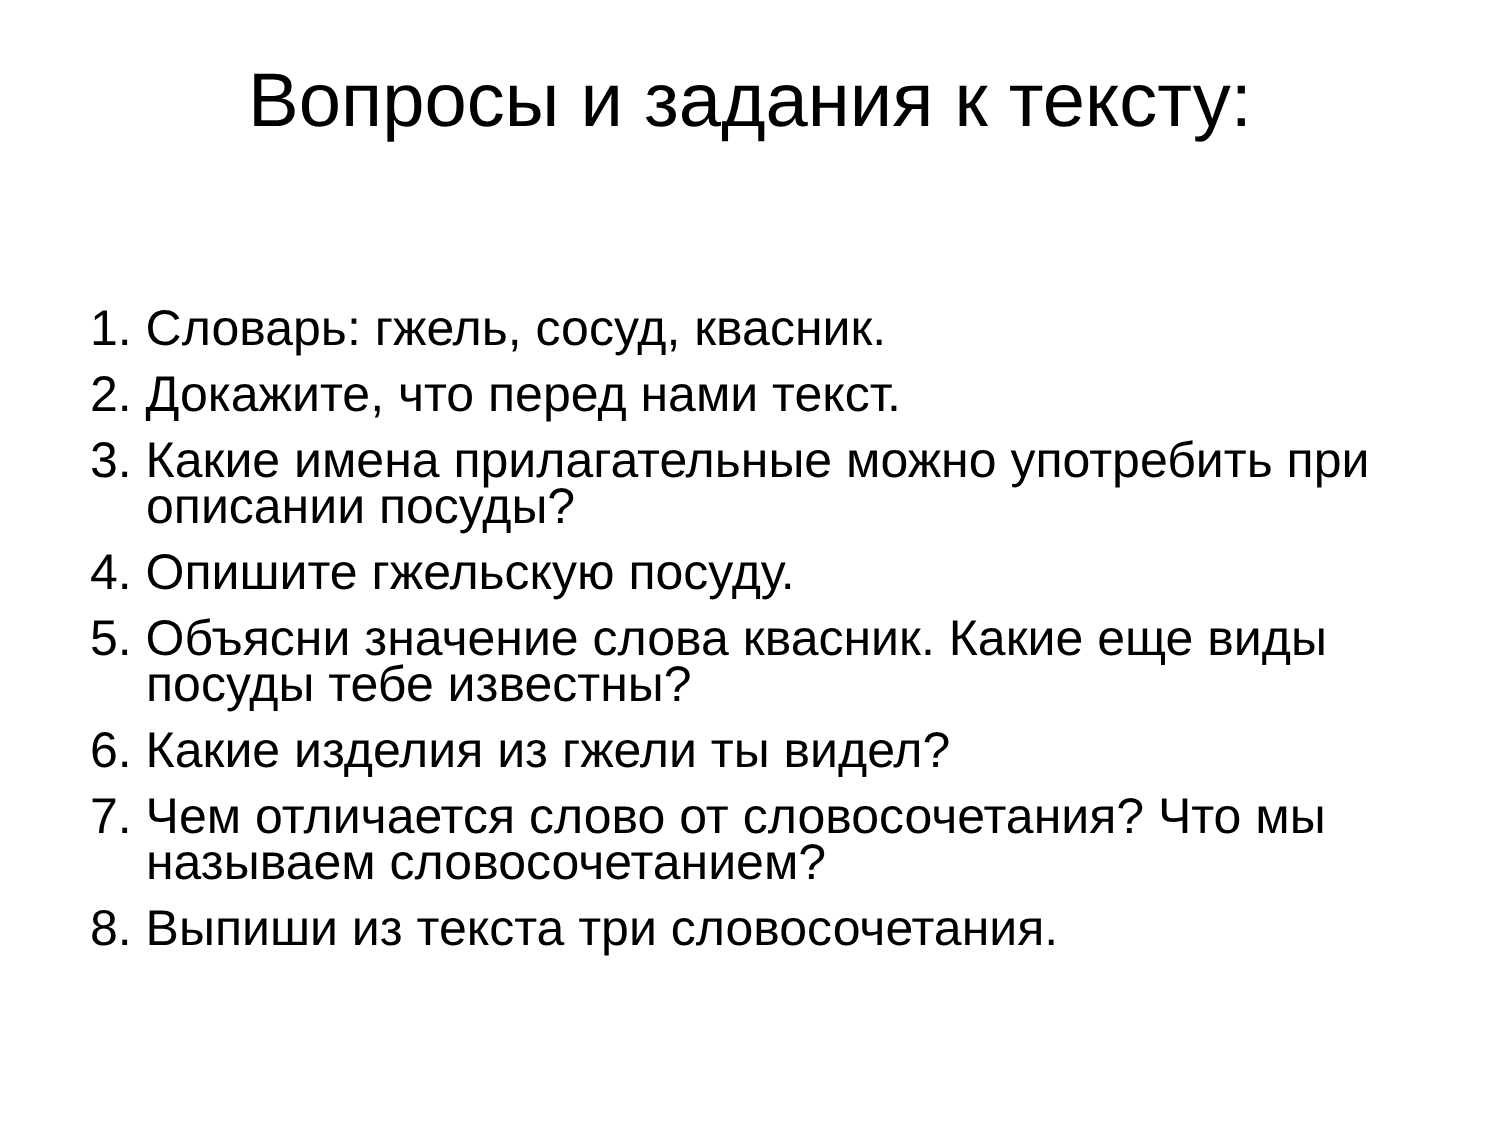Вопросы и задания к тексту:
1. Словарь: гжель, сосуд, квасник.
2. Докажите, что перед нами текст.
3. Какие имена прилагательные можно употребить при описании посуды?
4. Опишите гжельскую посуду.
5. Объясни значение слова квасник. Какие еще виды посуды тебе известны?
6. Какие изделия из гжели ты видел?
7. Чем отличается слово от словосочетания? Что мы называем словосочетанием?
8. Выпиши из текста три словосочетания.